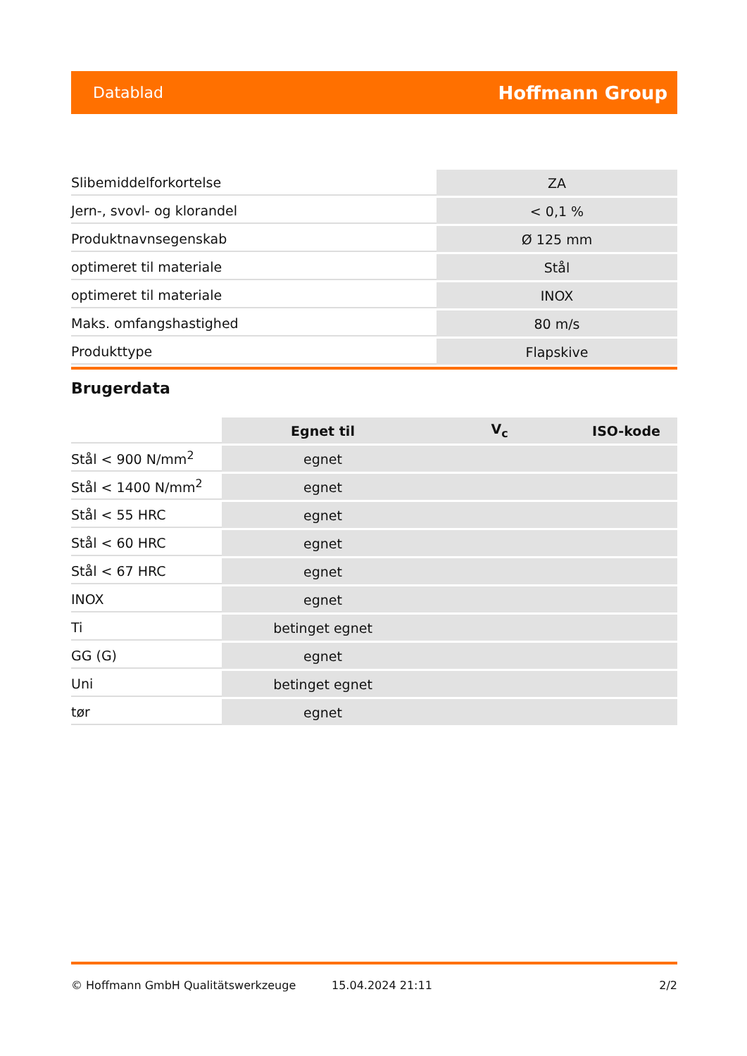Datablad Hoffmann Group
| Slibemiddelforkortelse | ZA |
| Jern-, svovl- og klorandel | < 0,1 % |
| Produktnavnsegenskab | Ø 125 mm |
| optimeret til materiale | Stål |
| optimeret til materiale | INOX |
| Maks. omfangshastighed | 80 m/s |
| Produkttype | Flapskive |
Brugerdata
| | Egnet til | V<sub>c</sub> | ISO-kode |
| Stål < 900 N/mm<sup>2</sup> | egnet | | |
| Stål < 1400 N/mm<sup>2</sup> | egnet | | |
| Stål < 55 HRC | egnet | | |
| Stål < 60 HRC | egnet | | |
| Stål < 67 HRC | egnet | | |
| INOX | egnet | | |
| Ti | betinget egnet | | |
| GG (G) | egnet | | |
| Uni | betinget egnet | | |
| tør | egnet | | |
© Hoffmann GmbH Qualitätswerkzeuge 15.04.2024 21:11 2/2